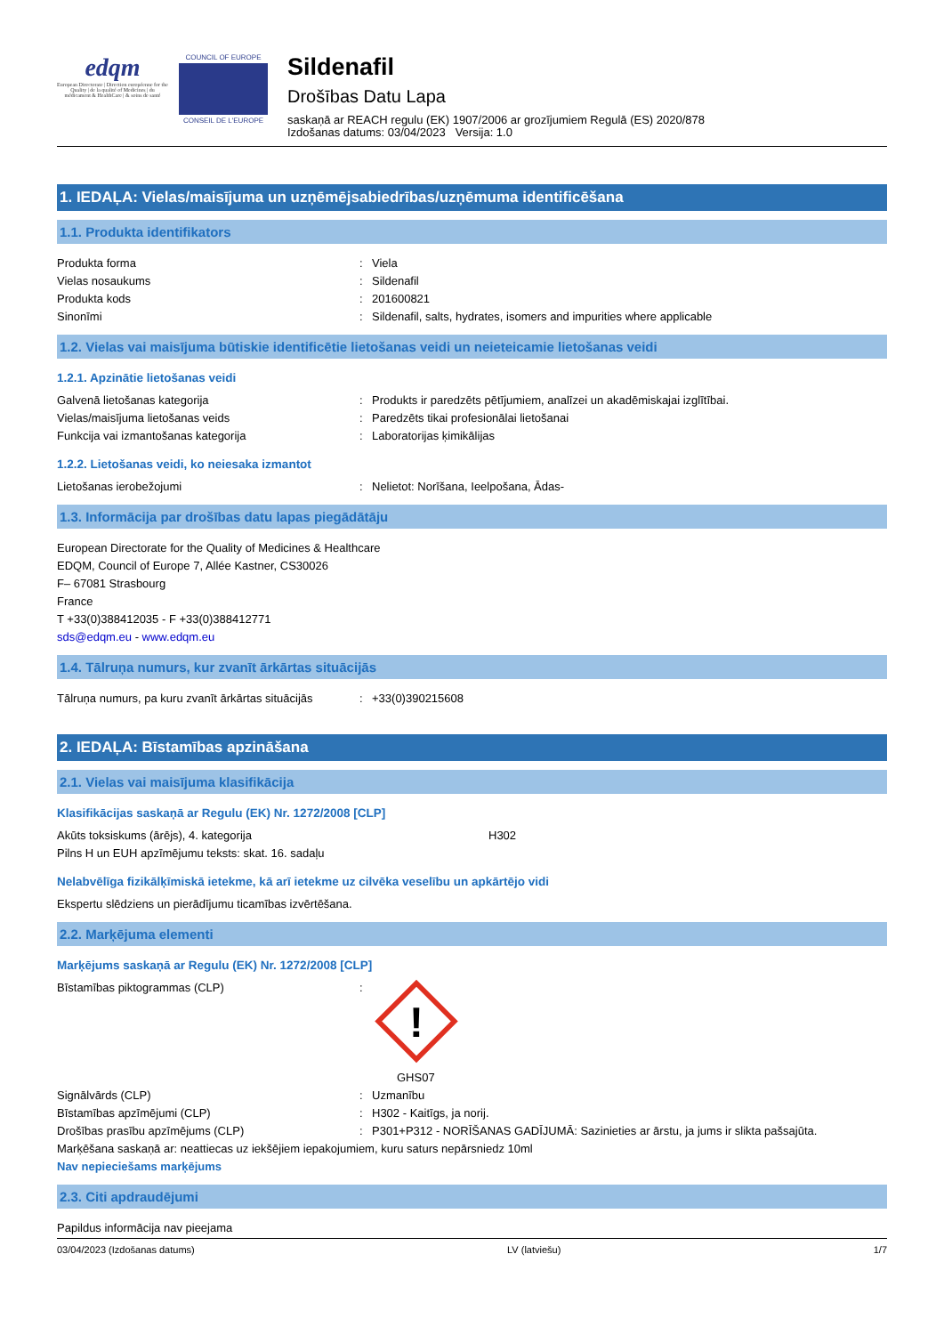edqm
European Directorate | Direction européenne for the Quality | de la qualité of Medicines | du médicament & HealthCare | & soins de santé
COUNCIL OF EUROPE
CONSEIL DE L'EUROPE
Sildenafil
Drošības Datu Lapa
saskaņā ar REACH regulu (EK) 1907/2006 ar grozījumiem Regulā (ES) 2020/878
Izdošanas datums: 03/04/2023 Versija: 1.0
1. IEDAĻA: Vielas/maisījuma un uzņēmējsabiedrības/uzņēmuma identificēšana
1.1. Produkta identifikators
Produkta forma: Viela
Vielas nosaukums: Sildenafil
Produkta kods: 201600821
Sinonīmi: Sildenafil, salts, hydrates, isomers and impurities where applicable
1.2. Vielas vai maisījuma būtiskie identificētie lietošanas veidi un neieteicamie lietošanas veidi
1.2.1. Apzinātie lietošanas veidi
Galvenā lietošanas kategorija: Produkts ir paredzēts pētījumiem, analīzei un akadēmiskajai izglītībai.
Vielas/maisījuma lietošanas veids: Paredzēts tikai profesionālai lietošanai
Funkcija vai izmantošanas kategorija: Laboratorijas ķimikālijas
1.2.2. Lietošanas veidi, ko neiesaka izmantot
Lietošanas ierobežojumi: Nelietot: Norīšana, Ieelpošana, Ādas-
1.3. Informācija par drošības datu lapas piegādātāju
European Directorate for the Quality of Medicines & Healthcare
EDQM, Council of Europe 7, Allée Kastner, CS30026
F– 67081 Strasbourg
France
T +33(0)388412035 - F +33(0)388412771
sds@edqm.eu - www.edqm.eu
1.4. Tālruņa numurs, kur zvanīt ārkārtas situācijās
Tālruņa numurs, pa kuru zvanīt ārkārtas situācijās: +33(0)390215608
2. IEDAĻA: Bīstamības apzināšana
2.1. Vielas vai maisījuma klasifikācija
Klasifikācijas saskaņā ar Regulu (EK) Nr. 1272/2008 [CLP]
Akūts toksiskums (ārējs), 4. kategorija H302
Pilns H un EUH apzīmējumu teksts: skat. 16. sadaļu
Nelabvēlīga fizikālķīmiskā ietekme, kā arī ietekme uz cilvēka veselību un apkārtējo vidi
Ekspertu slēdziens un pierādījumu ticamības izvērtēšana.
2.2. Marķējuma elementi
Marķējums saskaņā ar Regulu (EK) Nr. 1272/2008 [CLP]
Bīstamības piktogrammas (CLP):
!
GHS07
Signālvārds (CLP): Uzmanību
Bīstamības apzīmējumi (CLP): H302 - Kaitīgs, ja norij.
Drošības prasību apzīmējums (CLP): P301+P312 - NORĪŠANAS GADĪJUMĀ: Sazinieties ar ārstu, ja jums ir slikta pašsajūta.
Marķēšana saskaņā ar: neattiecas uz iekšējiem iepakojumiem, kuru saturs nepārsniedz 10ml
Nav nepieciešams marķējums
2.3. Citi apdraudējumi
Papildus informācija nav pieejama
03/04/2023 (Izdošanas datums) LV (latviešu) 1/7